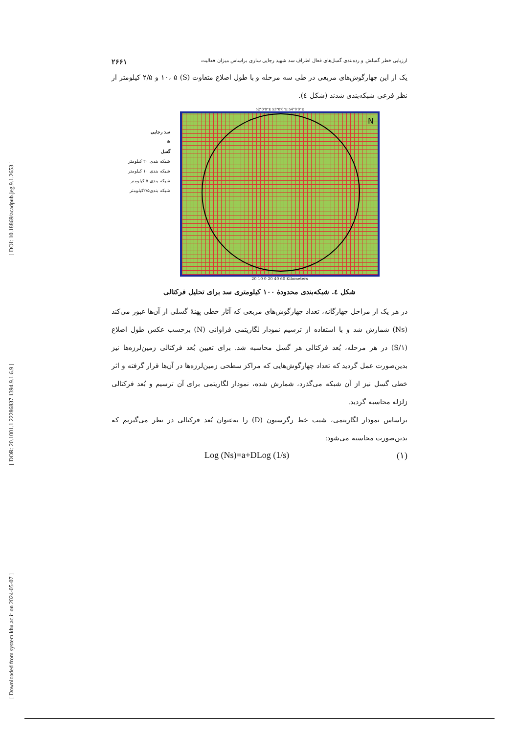[ DOI: 10.18869/acadpub.jeg.9.1.2653 ]
[ DOR: 20.1001.1.22286837.1394.9.1.6.9 ]
[ Downloaded from system.khu.ac.ir on 2024-05-07 ]
ارزیابی خطر گسلش و رده‌بندی گسل‌های فعال اطراف سد شهید رجایی ساری براساس میزان فعالیت ۲۶۶۱
یک از این چهارگوش‌های مربعی در طی سه مرحله و با طول اضلاع متفاوت (S) ۱۰، ۵ و ۲/۵ کیلومتر از نظر فرعی شبکه‌بندی شدند (شکل ٤).
سد رجایی
⊕
گسل
شبکه بندی ۲۰ کیلومتر
شبکه بندی ۱۰ کیلومتر
شبکه بندی ۵ کیلومتر
شبکه بندی۲/۵کیلومتر
52°0'0"E 53°0'0"E 54°0'0"E
N
20 10 0 20 40 60 Kilometers
شکل ٤. شبکه‌بندی محدودهٔ ۱۰۰ کیلومتری سد برای تحلیل فرکتالی
در هر یک از مراحل چهارگانه، تعداد چهارگوش‌های مربعی که آثار خطی پهنهٔ گسلی از آن‌ها عبور می‌کند (Ns) شمارش شد و با استفاده از ترسیم نمودار لگاریتمی فراوانی (N) برحسب عکس طول اضلاع (۱/S) در هر مرحله، بُعد فرکتالی هر گسل محاسبه شد. برای تعیین بُعد فرکتالی زمین‌لرزه‌ها نیز بدین‌صورت عمل گردید که تعداد چهارگوش‌هایی که مراکز سطحی زمین‌لرزه‌ها در آن‌ها قرار گرفته و اثر خطی گسل نیز از آن شبکه می‌گذرد، شمارش شده، نمودار لگاریتمی برای آن ترسیم و بُعد فرکتالی زلزله محاسبه گردید.
براساس نمودار لگاریتمی، شیب خط رگرسیون (D) را به‌عنوان بُعد فرکتالی در نظر می‌گیریم که بدین‌صورت محاسبه می‌شود:
Log (Ns)=a+DLog (1/s) (۱)